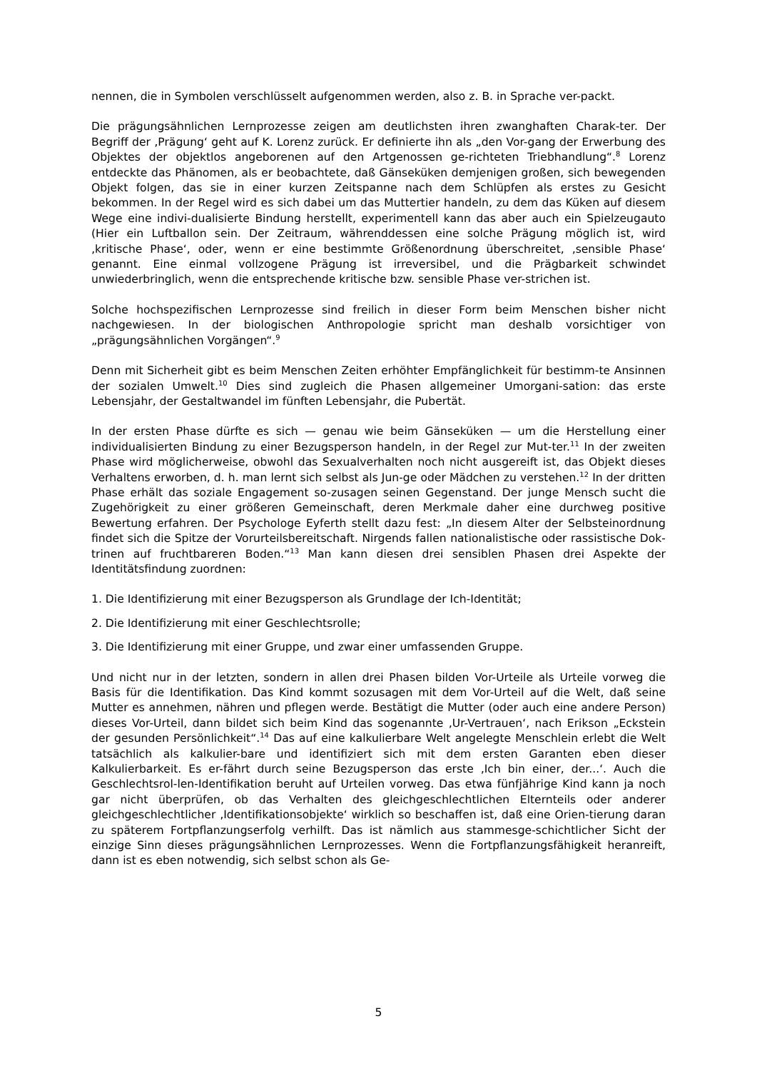nennen, die in Symbolen verschlüsselt aufgenommen werden, also z. B. in Sprache ver-packt.
Die prägungsähnlichen Lernprozesse zeigen am deutlichsten ihren zwanghaften Charak-ter. Der Begriff der ‚Prägung‘ geht auf K. Lorenz zurück. Er definierte ihn als „den Vor-gang der Erwerbung des Objektes der objektlos angeborenen auf den Artgenossen ge-richteten Triebhandlung“.<sup>8</sup> Lorenz entdeckte das Phänomen, als er beobachtete, daß Gänseküken demjenigen großen, sich bewegenden Objekt folgen, das sie in einer kurzen Zeitspanne nach dem Schlüpfen als erstes zu Gesicht bekommen. In der Regel wird es sich dabei um das Muttertier handeln, zu dem das Küken auf diesem Wege eine indivi-dualisierte Bindung herstellt, experimentell kann das aber auch ein Spielzeugauto (Hier ein Luftballon sein. Der Zeitraum, währenddessen eine solche Prägung möglich ist, wird ‚kritische Phase‘, oder, wenn er eine bestimmte Größenordnung überschreitet, ‚sensible Phase‘ genannt. Eine einmal vollzogene Prägung ist irreversibel, und die Prägbarkeit schwindet unwiederbringlich, wenn die entsprechende kritische bzw. sensible Phase ver-strichen ist.
Solche hochspezifischen Lernprozesse sind freilich in dieser Form beim Menschen bisher nicht nachgewiesen. In der biologischen Anthropologie spricht man deshalb vorsichtiger von „prägungsähnlichen Vorgängen“.<sup>9</sup>
Denn mit Sicherheit gibt es beim Menschen Zeiten erhöhter Empfänglichkeit für bestimm-te Ansinnen der sozialen Umwelt.<sup>10</sup> Dies sind zugleich die Phasen allgemeiner Umorgani-sation: das erste Lebensjahr, der Gestaltwandel im fünften Lebensjahr, die Pubertät.
In der ersten Phase dürfte es sich — genau wie beim Gänseküken — um die Herstellung einer individualisierten Bindung zu einer Bezugsperson handeln, in der Regel zur Mut-ter.<sup>11</sup> In der zweiten Phase wird möglicherweise, obwohl das Sexualverhalten noch nicht ausgereift ist, das Objekt dieses Verhaltens erworben, d. h. man lernt sich selbst als Jun-ge oder Mädchen zu verstehen.<sup>12</sup> In der dritten Phase erhält das soziale Engagement so-zusagen seinen Gegenstand. Der junge Mensch sucht die Zugehörigkeit zu einer größeren Gemeinschaft, deren Merkmale daher eine durchweg positive Bewertung erfahren. Der Psychologe Eyferth stellt dazu fest: „In diesem Alter der Selbsteinordnung findet sich die Spitze der Vorurteilsbereitschaft. Nirgends fallen nationalistische oder rassistische Dok-trinen auf fruchtbareren Boden.“<sup>13</sup> Man kann diesen drei sensiblen Phasen drei Aspekte der Identitätsfindung zuordnen:
1. Die Identifizierung mit einer Bezugsperson als Grundlage der Ich-Identität;
2. Die Identifizierung mit einer Geschlechtsrolle;
3. Die Identifizierung mit einer Gruppe, und zwar einer umfassenden Gruppe.
Und nicht nur in der letzten, sondern in allen drei Phasen bilden Vor-Urteile als Urteile vorweg die Basis für die Identifikation. Das Kind kommt sozusagen mit dem Vor-Urteil auf die Welt, daß seine Mutter es annehmen, nähren und pflegen werde. Bestätigt die Mutter (oder auch eine andere Person) dieses Vor-Urteil, dann bildet sich beim Kind das sogenannte ‚Ur-Vertrauen‘, nach Erikson „Eckstein der gesunden Persönlichkeit“.<sup>14</sup> Das auf eine kalkulierbare Welt angelegte Menschlein erlebt die Welt tatsächlich als kalkulier-bare und identifiziert sich mit dem ersten Garanten eben dieser Kalkulierbarkeit. Es er-fährt durch seine Bezugsperson das erste ‚Ich bin einer, der...‘. Auch die Geschlechtsrol-len-Identifikation beruht auf Urteilen vorweg. Das etwa fünfjährige Kind kann ja noch gar nicht überprüfen, ob das Verhalten des gleichgeschlechtlichen Elternteils oder anderer gleichgeschlechtlicher ‚Identifikationsobjekte‘ wirklich so beschaffen ist, daß eine Orien-tierung daran zu späterem Fortpflanzungserfolg verhilft. Das ist nämlich aus stammesge-schichtlicher Sicht der einzige Sinn dieses prägungsähnlichen Lernprozesses. Wenn die Fortpflanzungsfähigkeit heranreift, dann ist es eben notwendig, sich selbst schon als Ge-
5